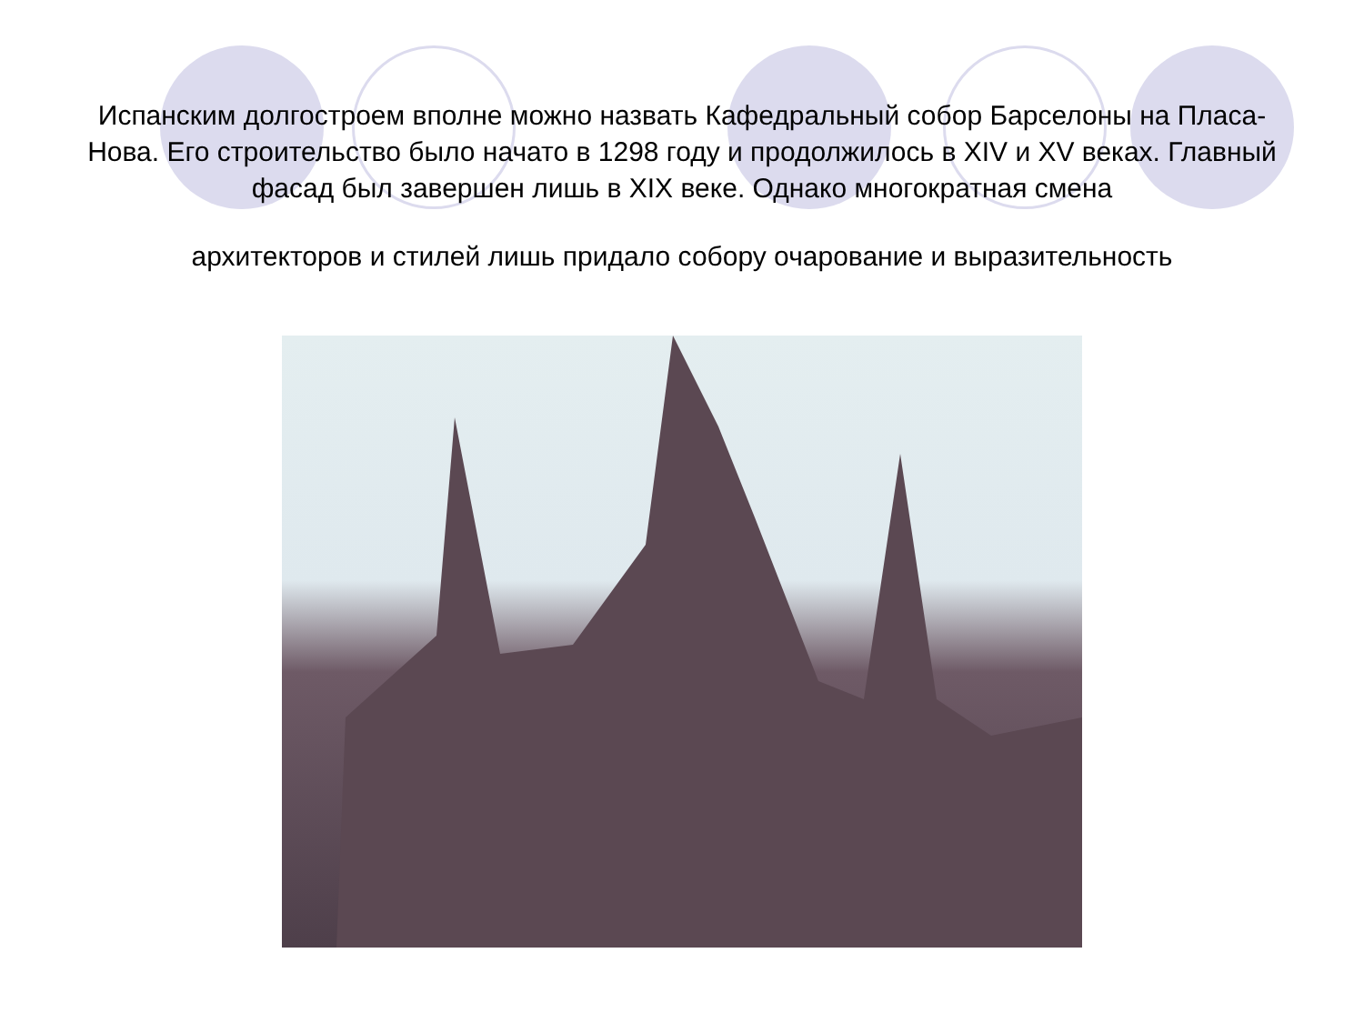Испанским долгостроем вполне можно назвать Кафедральный собор Барселоны на Пласа-Нова. Его строительство было начато в 1298 году и продолжилось в XIV и XV веках. Главный фасад был завершен лишь в XIX веке. Однако многократная смена
архитекторов и стилей лишь придало собору очарование и выразительность